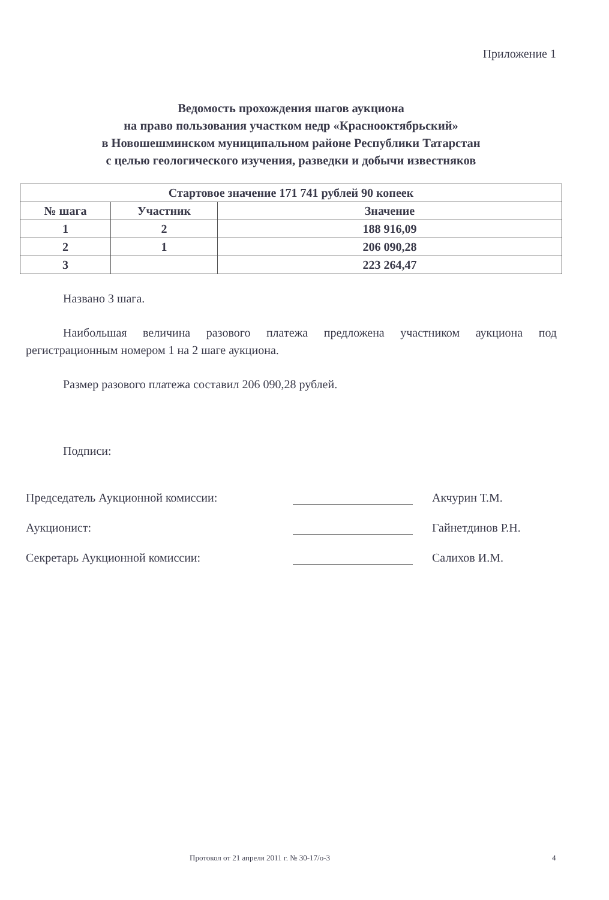Приложение 1
Ведомость прохождения шагов аукциона
на право пользования участком недр «Краснооктябрьский»
в Новошешминском муниципальном районе Республики Татарстан
с целью геологического изучения, разведки и добычи известняков
| Стартовое значение 171 741 рублей 90 копеек | | |
| --- | --- | --- |
| № шага | Участник | Значение |
| 1 | 2 | 188 916,09 |
| 2 | 1 | 206 090,28 |
| 3 | | 223 264,47 |
Названо 3 шага.
Наибольшая величина разового платежа предложена участником аукциона под регистрационным номером 1 на 2 шаге аукциона.
Размер разового платежа составил 206 090,28 рублей.
Подписи:
Председатель Аукционной комиссии: Акчурин Т.М.
Аукционист: Гайнетдинов Р.Н.
Секретарь Аукционной комиссии: Салихов И.М.
Протокол от 21 апреля 2011 г. № 30-17/о-3
4